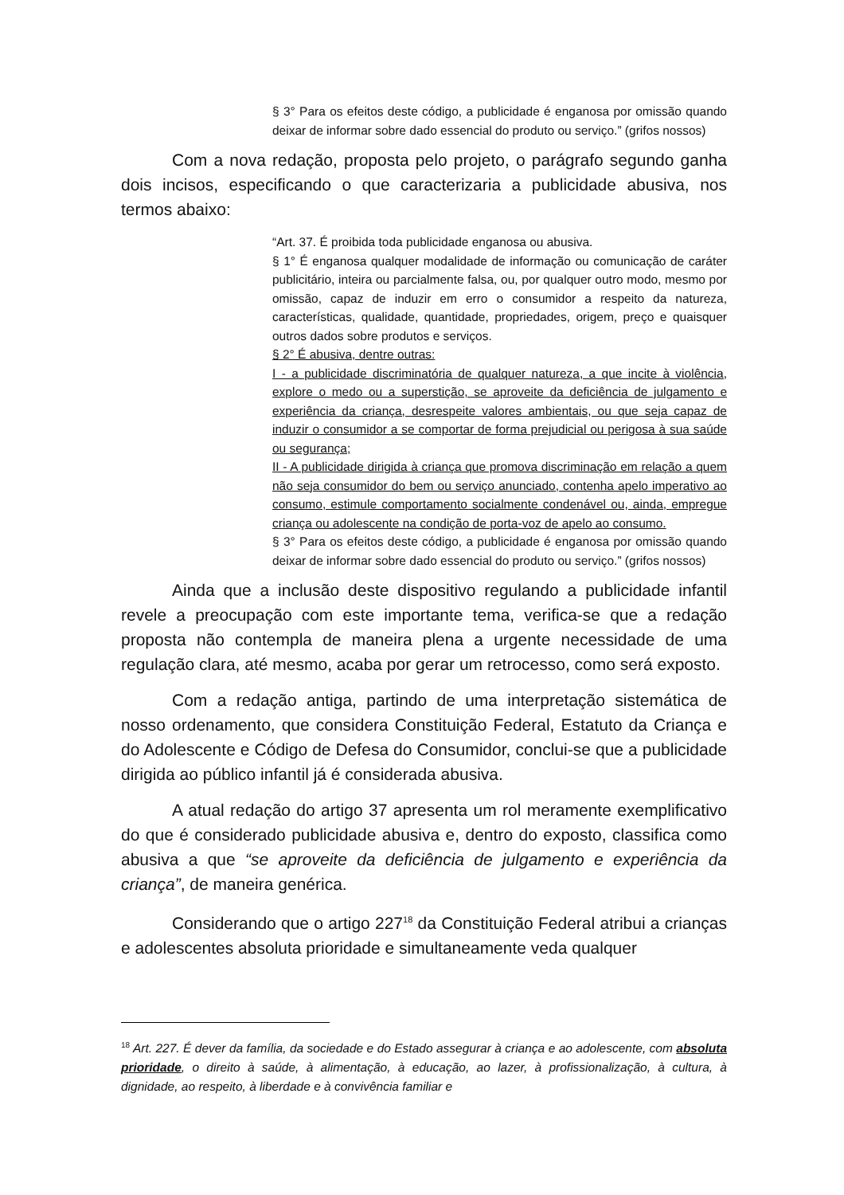§ 3° Para os efeitos deste código, a publicidade é enganosa por omissão quando deixar de informar sobre dado essencial do produto ou serviço.” (grifos nossos)
Com a nova redação, proposta pelo projeto, o parágrafo segundo ganha dois incisos, especificando o que caracterizaria a publicidade abusiva, nos termos abaixo:
“Art. 37. É proibida toda publicidade enganosa ou abusiva.
§ 1° É enganosa qualquer modalidade de informação ou comunicação de caráter publicitário, inteira ou parcialmente falsa, ou, por qualquer outro modo, mesmo por omissão, capaz de induzir em erro o consumidor a respeito da natureza, características, qualidade, quantidade, propriedades, origem, preço e quaisquer outros dados sobre produtos e serviços.
§ 2° É abusiva, dentre outras:
I - a publicidade discriminatória de qualquer natureza, a que incite à violência, explore o medo ou a superstição, se aproveite da deficiência de julgamento e experiência da criança, desrespeite valores ambientais, ou que seja capaz de induzir o consumidor a se comportar de forma prejudicial ou perigosa à sua saúde ou segurança;
II - A publicidade dirigida à criança que promova discriminação em relação a quem não seja consumidor do bem ou serviço anunciado, contenha apelo imperativo ao consumo, estimule comportamento socialmente condenável ou, ainda, empregue criança ou adolescente na condição de porta-voz de apelo ao consumo.
§ 3° Para os efeitos deste código, a publicidade é enganosa por omissão quando deixar de informar sobre dado essencial do produto ou serviço.” (grifos nossos)
Ainda que a inclusão deste dispositivo regulando a publicidade infantil revele a preocupação com este importante tema, verifica-se que a redação proposta não contempla de maneira plena a urgente necessidade de uma regulação clara, até mesmo, acaba por gerar um retrocesso, como será exposto.
Com a redação antiga, partindo de uma interpretação sistemática de nosso ordenamento, que considera Constituição Federal, Estatuto da Criança e do Adolescente e Código de Defesa do Consumidor, conclui-se que a publicidade dirigida ao público infantil já é considerada abusiva.
A atual redação do artigo 37 apresenta um rol meramente exemplificativo do que é considerado publicidade abusiva e, dentro do exposto, classifica como abusiva a que “se aproveite da deficiência de julgamento e experiência da criança”, de maneira genérica.
Considerando que o artigo 227<sup>18</sup> da Constituição Federal atribui a crianças e adolescentes absoluta prioridade e simultaneamente veda qualquer
<sup>18</sup> Art. 227. É dever da família, da sociedade e do Estado assegurar à criança e ao adolescente, com absoluta prioridade, o direito à saúde, à alimentação, à educação, ao lazer, à profissionalização, à cultura, à dignidade, ao respeito, à liberdade e à convivência familiar e